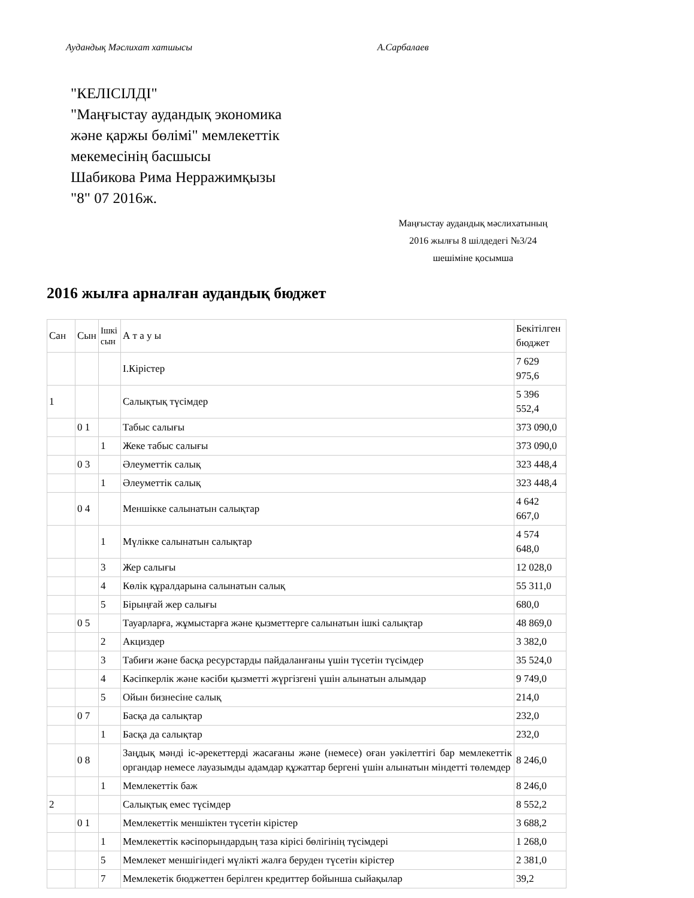Аудандық Мәслихат хатшысы А.Сарбалаев
"КЕЛІСІЛДІ"
"Маңғыстау аудандық экономика
және қаржы бөлімі" мемлекеттік
мекемесінің басшысы
Шабикова Рима Нерражимқызы
"8" 07 2016ж.
Маңғыстау аудандық мәслихатының
2016 жылғы 8 шілдедегі №3/24
шешіміне қосымша
2016 жылға арналған аудандық бюджет
| Сан | Сын | Ішкі сын | А т а у ы | Бекітілген бюджет |
| | | | І.Кірістер | 7 629 975,6 |
| 1 | | | Салықтық түсімдер | 5 396 552,4 |
| | 0 1 | | Табыс салығы | 373 090,0 |
| | | 1 | Жеке табыс салығы | 373 090,0 |
| | 0 3 | | Әлеуметтік салық | 323 448,4 |
| | | 1 | Әлеуметтік салық | 323 448,4 |
| | 0 4 | | Меншікке салынатын салықтар | 4 642 667,0 |
| | | 1 | Мүлікке салынатын салықтар | 4 574 648,0 |
| | | 3 | Жер салығы | 12 028,0 |
| | | 4 | Көлік құралдарына салынатын салық | 55 311,0 |
| | | 5 | Бірыңғай жер салығы | 680,0 |
| | 0 5 | | Тауарларға, жұмыстарға және қызметтерге салынатын ішкі салықтар | 48 869,0 |
| | | 2 | Акциздер | 3 382,0 |
| | | 3 | Табиғи және басқа ресурстарды пайдаланғаны үшін түсетін түсімдер | 35 524,0 |
| | | 4 | Кәсіпкерлік және кәсіби қызметті жүргізгені үшін алынатын алымдар | 9 749,0 |
| | | 5 | Ойын бизнесіне салық | 214,0 |
| | 0 7 | | Басқа да салықтар | 232,0 |
| | | 1 | Басқа да салықтар | 232,0 |
| | 0 8 | | Заңдық мәнді іс-әрекеттерді жасағаны және (немесе) оған уәкілеттігі бар мемлекеттік органдар немесе лауазымды адамдар құжаттар бергені үшін алынатын міндетті төлемдер | 8 246,0 |
| | | 1 | Мемлекеттік баж | 8 246,0 |
| 2 | | | Салықтық емес түсімдер | 8 552,2 |
| | 0 1 | | Мемлекеттік меншіктен түсетін кірістер | 3 688,2 |
| | | 1 | Мемлекеттік кәсіпорындардың таза кірісі бөлігінің түсімдері | 1 268,0 |
| | | 5 | Мемлекет меншігіндегі мүлікті жалға беруден түсетін кірістер | 2 381,0 |
| | | 7 | Мемлекетік бюджеттен берілген кредиттер бойынша сыйақылар | 39,2 |